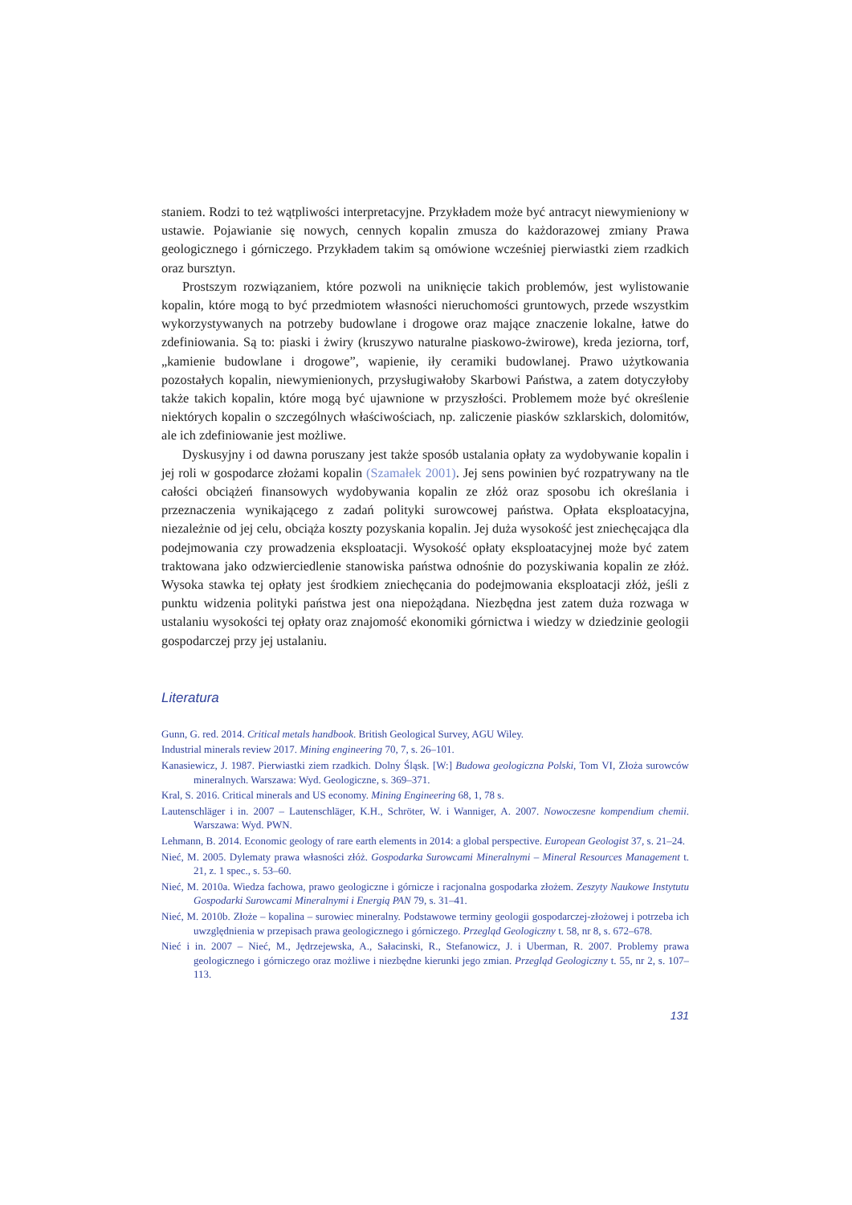staniem. Rodzi to też wątpliwości interpretacyjne. Przykładem może być antracyt niewymieniony w ustawie. Pojawianie się nowych, cennych kopalin zmusza do każdorazowej zmiany Prawa geologicznego i górniczego. Przykładem takim są omówione wcześniej pierwiastki ziem rzadkich oraz bursztyn.
Prostszym rozwiązaniem, które pozwoli na uniknięcie takich problemów, jest wylistowanie kopalin, które mogą to być przedmiotem własności nieruchomości gruntowych, przede wszystkim wykorzystywanych na potrzeby budowlane i drogowe oraz mające znaczenie lokalne, łatwe do zdefiniowania. Są to: piaski i żwiry (kruszywo naturalne piaskowo-żwirowe), kreda jeziorna, torf, „kamienie budowlane i drogowe”, wapienie, iły ceramiki budowlanej. Prawo użytkowania pozostałych kopalin, niewymienionych, przysługiwałoby Skarbowi Państwa, a zatem dotyczyłoby także takich kopalin, które mogą być ujawnione w przyszłości. Problemem może być określenie niektórych kopalin o szczególnych właściwościach, np. zaliczenie piasków szklarskich, dolomitów, ale ich zdefiniowanie jest możliwe.
Dyskusyjny i od dawna poruszany jest także sposób ustalania opłaty za wydobywanie kopalin i jej roli w gospodarce złożami kopalin (Szamałek 2001). Jej sens powinien być rozpatrywany na tle całości obciążeń finansowych wydobywania kopalin ze złóż oraz sposobu ich określania i przeznaczenia wynikającego z zadań polityki surowcowej państwa. Opłata eksploatacyjna, niezależnie od jej celu, obciąża koszty pozyskania kopalin. Jej duża wysokość jest zniechęcająca dla podejmowania czy prowadzenia eksploatacji. Wysokość opłaty eksploatacyjnej może być zatem traktowana jako odzwierciedlenie stanowiska państwa odnośnie do pozyskiwania kopalin ze złóż. Wysoka stawka tej opłaty jest środkiem zniechęcania do podejmowania eksploatacji złóż, jeśli z punktu widzenia polityki państwa jest ona niepożądana. Niezbędna jest zatem duża rozwaga w ustalaniu wysokości tej opłaty oraz znajomość ekonomiki górnictwa i wiedzy w dziedzinie geologii gospodarczej przy jej ustalaniu.
Literatura
Gunn, G. red. 2014. Critical metals handbook. British Geological Survey, AGU Wiley.
Industrial minerals review 2017. Mining engineering 70, 7, s. 26–101.
Kanasiewicz, J. 1987. Pierwiastki ziem rzadkich. Dolny Śląsk. [W:] Budowa geologiczna Polski, Tom VI, Złoża surowców mineralnych. Warszawa: Wyd. Geologiczne, s. 369–371.
Kral, S. 2016. Critical minerals and US economy. Mining Engineering 68, 1, 78 s.
Lautenschläger i in. 2007 – Lautenschläger, K.H., Schröter, W. i Wanniger, A. 2007. Nowoczesne kompendium chemii. Warszawa: Wyd. PWN.
Lehmann, B. 2014. Economic geology of rare earth elements in 2014: a global perspective. European Geologist 37, s. 21–24.
Nieć, M. 2005. Dylematy prawa własności złóż. Gospodarka Surowcami Mineralnymi – Mineral Resources Management t. 21, z. 1 spec., s. 53–60.
Nieć, M. 2010a. Wiedza fachowa, prawo geologiczne i górnicze i racjonalna gospodarka złożem. Zeszyty Naukowe Instytutu Gospodarki Surowcami Mineralnymi i Energią PAN 79, s. 31–41.
Nieć, M. 2010b. Złoże – kopalina – surowiec mineralny. Podstawowe terminy geologii gospodarczej-złożowej i potrzeba ich uwzględnienia w przepisach prawa geologicznego i górniczego. Przegląd Geologiczny t. 58, nr 8, s. 672–678.
Nieć i in. 2007 – Nieć, M., Jędrzejewska, A., Sałacinski, R., Stefanowicz, J. i Uberman, R. 2007. Problemy prawa geologicznego i górniczego oraz możliwe i niezbędne kierunki jego zmian. Przegląd Geologiczny t. 55, nr 2, s. 107–113.
131